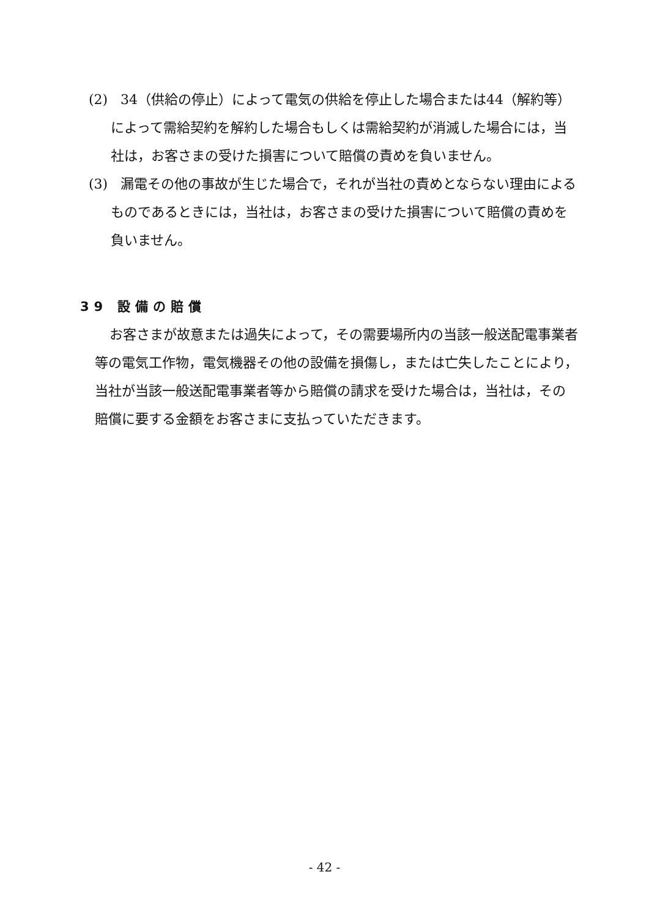(2) 34（供給の停止）によって電気の供給を停止した場合または44（解約等）によって需給契約を解約した場合もしくは需給契約が消滅した場合には，当社は，お客さまの受けた損害について賠償の責めを負いません。
(3) 漏電その他の事故が生じた場合で，それが当社の責めとならない理由によるものであるときには，当社は，お客さまの受けた損害について賠償の責めを負いません。
39 設備の賠償
お客さまが故意または過失によって，その需要場所内の当該一般送配電事業者等の電気工作物，電気機器その他の設備を損傷し，または亡失したことにより，当社が当該一般送配電事業者等から賠償の請求を受けた場合は，当社は，その賠償に要する金額をお客さまに支払っていただきます。
- 42 -